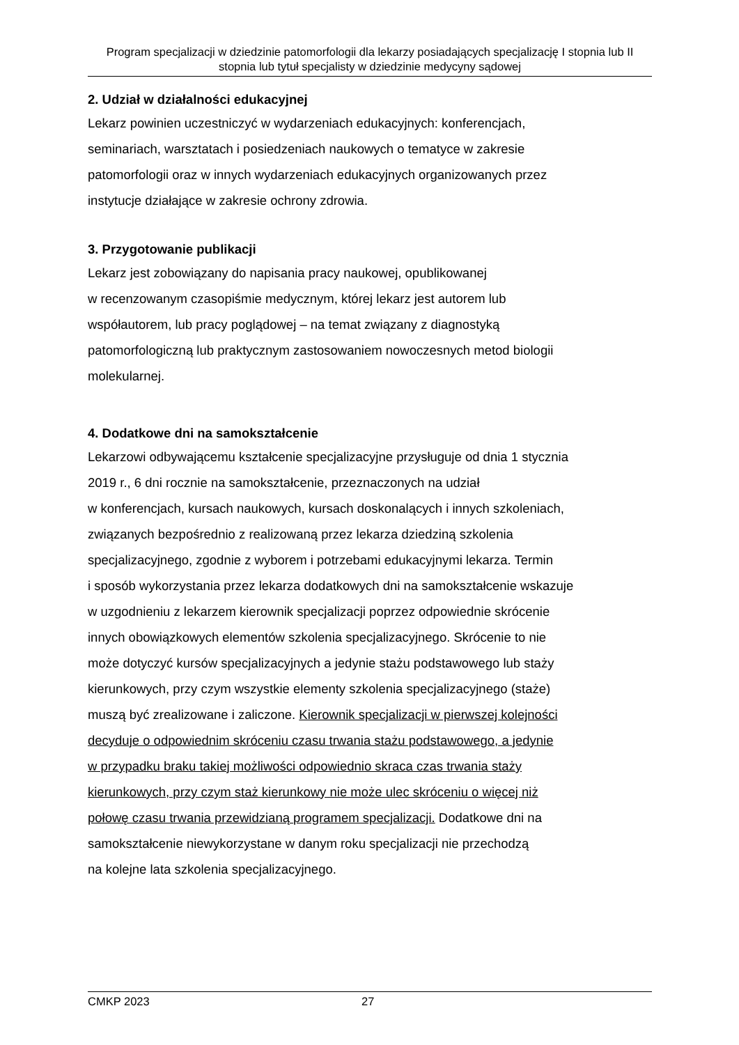Program specjalizacji w dziedzinie patomorfologii dla lekarzy posiadających specjalizację I stopnia lub II stopnia lub tytuł specjalisty w dziedzinie medycyny sądowej
2. Udział w działalności edukacyjnej
Lekarz powinien uczestniczyć w wydarzeniach edukacyjnych: konferencjach,
seminariach, warsztatach i posiedzeniach naukowych o tematyce w zakresie
patomorfologii oraz w innych wydarzeniach edukacyjnych organizowanych przez
instytucje działające w zakresie ochrony zdrowia.
3. Przygotowanie publikacji
Lekarz jest zobowiązany do napisania pracy naukowej, opublikowanej
w recenzowanym czasopiśmie medycznym, której lekarz jest autorem lub
współautorem, lub pracy poglądowej – na temat związany z diagnostyką
patomorfologiczną lub praktycznym zastosowaniem nowoczesnych metod biologii
molekularnej.
4. Dodatkowe dni na samokształcenie
Lekarzowi odbywającemu kształcenie specjalizacyjne przysługuje od dnia 1 stycznia
2019 r., 6 dni rocznie na samokształcenie, przeznaczonych na udział
w konferencjach, kursach naukowych, kursach doskonalących i innych szkoleniach,
związanych bezpośrednio z realizowaną przez lekarza dziedziną szkolenia
specjalizacyjnego, zgodnie z wyborem i potrzebami edukacyjnymi lekarza. Termin
i sposób wykorzystania przez lekarza dodatkowych dni na samokształcenie wskazuje
w uzgodnieniu z lekarzem kierownik specjalizacji poprzez odpowiednie skrócenie
innych obowiązkowych elementów szkolenia specjalizacyjnego. Skrócenie to nie
może dotyczyć kursów specjalizacyjnych a jedynie stażu podstawowego lub staży
kierunkowych, przy czym wszystkie elementy szkolenia specjalizacyjnego (staże)
muszą być zrealizowane i zaliczone. Kierownik specjalizacji w pierwszej kolejności
decyduje o odpowiednim skróceniu czasu trwania stażu podstawowego, a jedynie
w przypadku braku takiej możliwości odpowiednio skraca czas trwania staży
kierunkowych, przy czym staż kierunkowy nie może ulec skróceniu o więcej niż
połowę czasu trwania przewidzianą programem specjalizacji. Dodatkowe dni na
samokształcenie niewykorzystane w danym roku specjalizacji nie przechodzą
na kolejne lata szkolenia specjalizacyjnego.
CMKP 2023 27